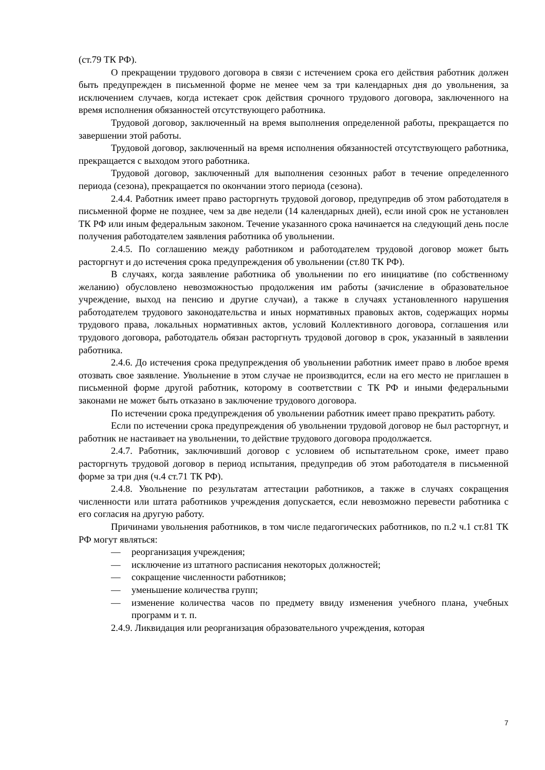(ст.79 ТК РФ).
О прекращении трудового договора в связи с истечением срока его действия работник должен быть предупрежден в письменной форме не менее чем за три календарных дня до увольнения, за исключением случаев, когда истекает срок действия срочного трудового договора, заключенного на время исполнения обязанностей отсутствующего работника.
Трудовой договор, заключенный на время выполнения определенной работы, прекращается по завершении этой работы.
Трудовой договор, заключенный на время исполнения обязанностей отсутствующего работника, прекращается с выходом этого работника.
Трудовой договор, заключенный для выполнения сезонных работ в течение определенного периода (сезона), прекращается по окончании этого периода (сезона).
2.4.4. Работник имеет право расторгнуть трудовой договор, предупредив об этом работодателя в письменной форме не позднее, чем за две недели (14 календарных дней), если иной срок не установлен ТК РФ или иным федеральным законом. Течение указанного срока начинается на следующий день после получения работодателем заявления работника об увольнении.
2.4.5. По соглашению между работником и работодателем трудовой договор может быть расторгнут и до истечения срока предупреждения об увольнении (ст.80 ТК РФ).
В случаях, когда заявление работника об увольнении по его инициативе (по собственному желанию) обусловлено невозможностью продолжения им работы (зачисление в образовательное учреждение, выход на пенсию и другие случаи), а также в случаях установленного нарушения работодателем трудового законодательства и иных нормативных правовых актов, содержащих нормы трудового права, локальных нормативных актов, условий Коллективного договора, соглашения или трудового договора, работодатель обязан расторгнуть трудовой договор в срок, указанный в заявлении работника.
2.4.6. До истечения срока предупреждения об увольнении работник имеет право в любое время отозвать свое заявление. Увольнение в этом случае не производится, если на его место не приглашен в письменной форме другой работник, которому в соответствии с ТК РФ и иными федеральными законами не может быть отказано в заключение трудового договора.
По истечении срока предупреждения об увольнении работник имеет право прекратить работу.
Если по истечении срока предупреждения об увольнении трудовой договор не был расторгнут, и работник не настаивает на увольнении, то действие трудового договора продолжается.
2.4.7. Работник, заключивший договор с условием об испытательном сроке, имеет право расторгнуть трудовой договор в период испытания, предупредив об этом работодателя в письменной форме за три дня (ч.4 ст.71 ТК РФ).
2.4.8. Увольнение по результатам аттестации работников, а также в случаях сокращения численности или штата работников учреждения допускается, если невозможно перевести работника с его согласия на другую работу.
Причинами увольнения работников, в том числе педагогических работников, по п.2 ч.1 ст.81 ТК РФ могут являться:
— реорганизация учреждения;
— исключение из штатного расписания некоторых должностей;
— сокращение численности работников;
— уменьшение количества групп;
— изменение количества часов по предмету ввиду изменения учебного плана, учебных программ и т. п.
2.4.9. Ликвидация или реорганизация образовательного учреждения, которая
7